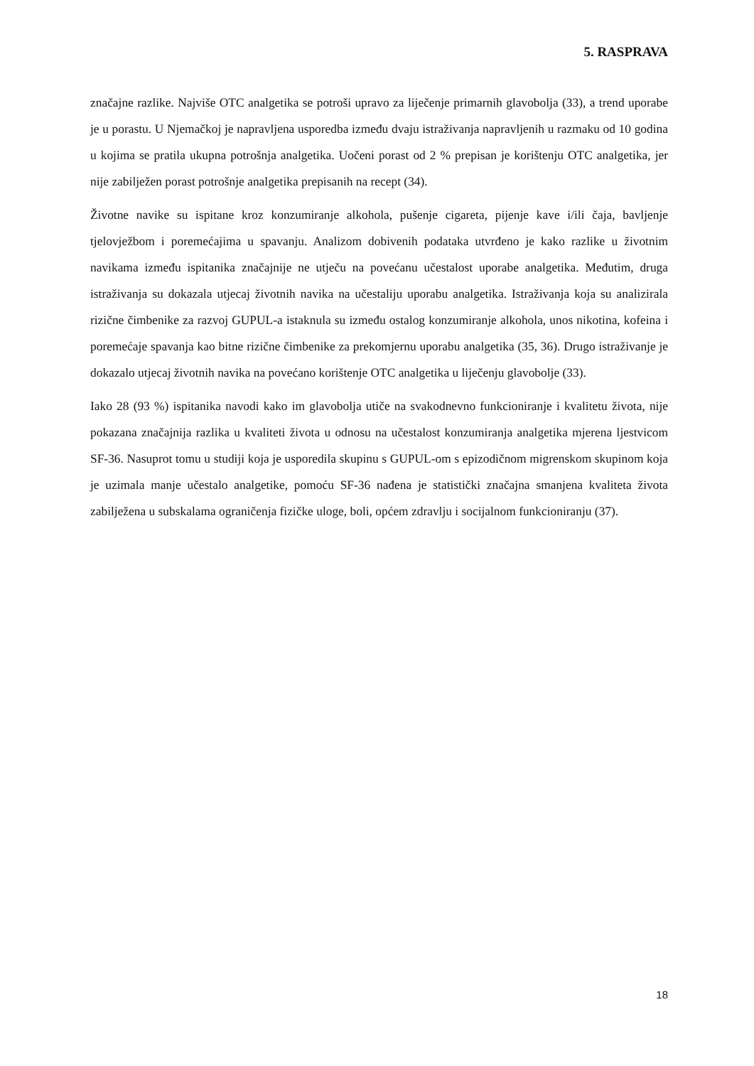5. RASPRAVA
značajne razlike. Najviše OTC analgetika se potroši upravo za liječenje primarnih glavobolja (33), a trend uporabe je u porastu. U Njemačkoj je napravljena usporedba između dvaju istraživanja napravljenih u razmaku od 10 godina u kojima se pratila ukupna potrošnja analgetika. Uočeni porast od 2 % prepisan je korištenju OTC analgetika, jer nije zabilježen porast potrošnje analgetika prepisanih na recept (34).
Životne navike su ispitane kroz konzumiranje alkohola, pušenje cigareta, pijenje kave i/ili čaja, bavljenje tjelovježbom i poremećajima u spavanju. Analizom dobivenih podataka utvrđeno je kako razlike u životnim navikama između ispitanika značajnije ne utječu na povećanu učestalost uporabe analgetika. Međutim, druga istraživanja su dokazala utjecaj životnih navika na učestaliju uporabu analgetika. Istraživanja koja su analizirala rizične čimbenike za razvoj GUPUL-a istaknula su između ostalog konzumiranje alkohola, unos nikotina, kofeina i poremećaje spavanja kao bitne rizične čimbenike za prekomjernu uporabu analgetika (35, 36). Drugo istraživanje je dokazalo utjecaj životnih navika na povećano korištenje OTC analgetika u liječenju glavobolje (33).
Iako 28 (93 %) ispitanika navodi kako im glavobolja utiče na svakodnevno funkcioniranje i kvalitetu života, nije pokazana značajnija razlika u kvaliteti života u odnosu na učestalost konzumiranja analgetika mjerena ljestvicom SF-36. Nasuprot tomu u studiji koja je usporedila skupinu s GUPUL-om s epizodičnom migrenskom skupinom koja je uzimala manje učestalo analgetike, pomoću SF-36 nađena je statistički značajna smanjena kvaliteta života zabilježena u subskalama ograničenja fizičke uloge, boli, općem zdravlju i socijalnom funkcioniranju (37).
18